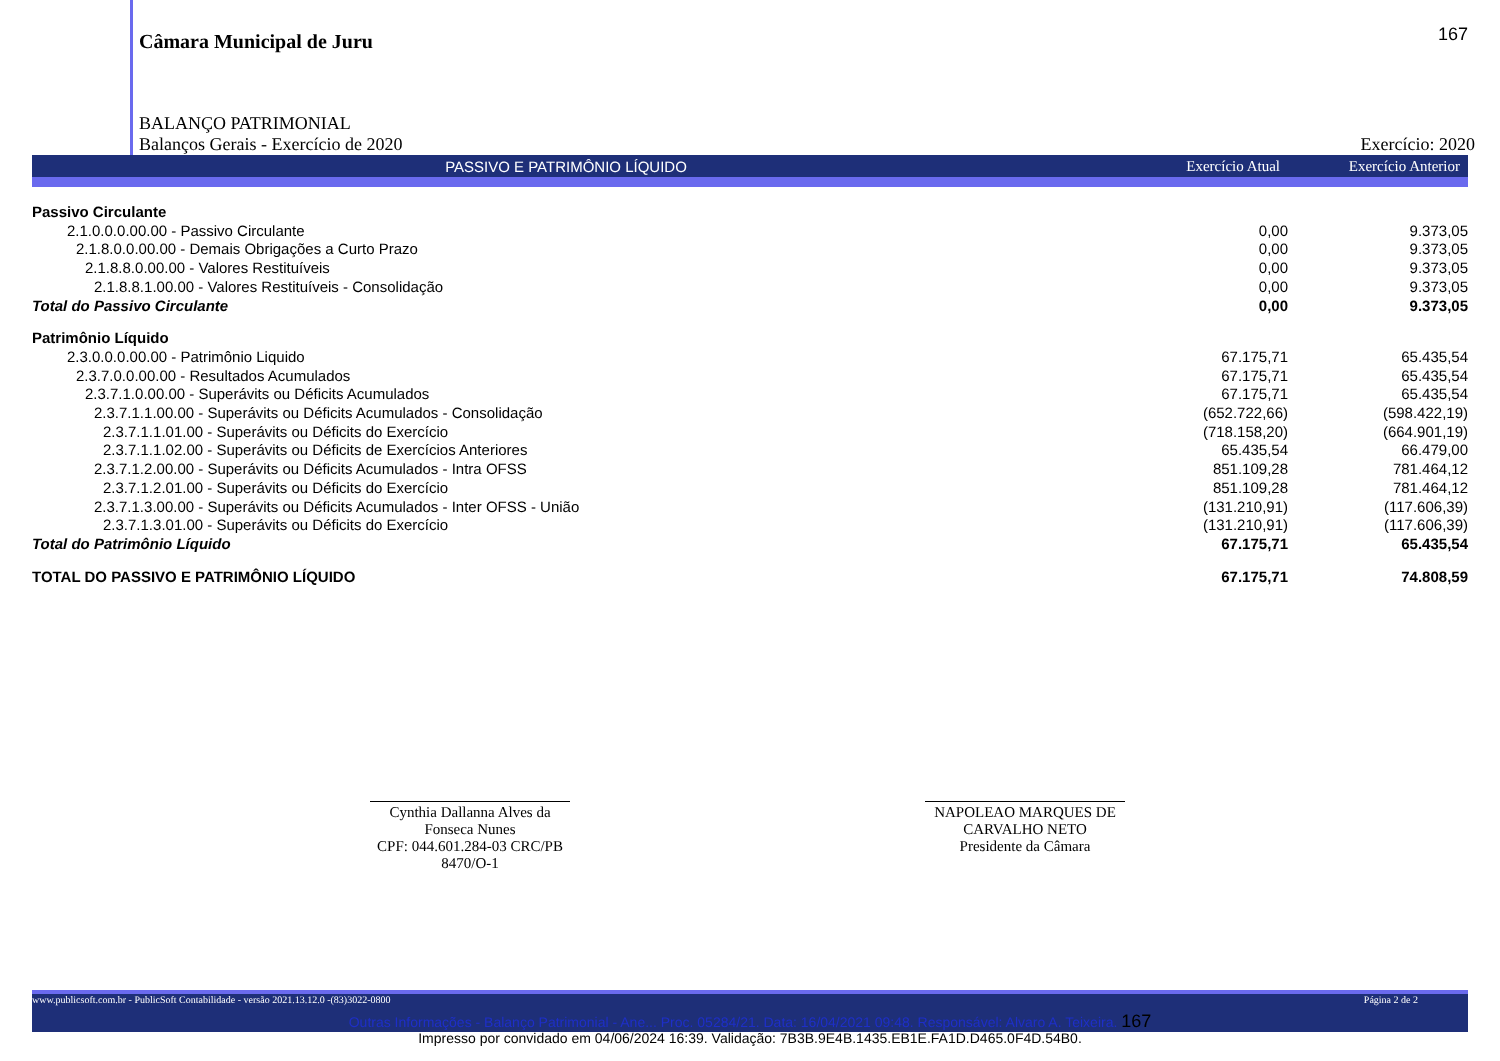167
Câmara Municipal de Juru
BALANÇO PATRIMONIAL
Balanços Gerais - Exercício de 2020 Exercício: 2020
PASSIVO E PATRIMÔNIO LÍQUIDO Exercício Atual Exercício Anterior
| Passivo Circulante | | |
| 2.1.0.0.0.00.00 - Passivo Circulante | 0,00 | 9.373,05 |
| 2.1.8.0.0.00.00 - Demais Obrigações a Curto Prazo | 0,00 | 9.373,05 |
| 2.1.8.8.0.00.00 - Valores Restituíveis | 0,00 | 9.373,05 |
| 2.1.8.8.1.00.00 - Valores Restituíveis - Consolidação | 0,00 | 9.373,05 |
| Total do Passivo Circulante | 0,00 | 9.373,05 |
| Patrimônio Líquido | | |
| 2.3.0.0.0.00.00 - Patrimônio Liquido | 67.175,71 | 65.435,54 |
| 2.3.7.0.0.00.00 - Resultados Acumulados | 67.175,71 | 65.435,54 |
| 2.3.7.1.0.00.00 - Superávits ou Déficits Acumulados | 67.175,71 | 65.435,54 |
| 2.3.7.1.1.00.00 - Superávits ou Déficits Acumulados - Consolidação | (652.722,66) | (598.422,19) |
| 2.3.7.1.1.01.00 - Superávits ou Déficits do Exercício | (718.158,20) | (664.901,19) |
| 2.3.7.1.1.02.00 - Superávits ou Déficits de Exercícios Anteriores | 65.435,54 | 66.479,00 |
| 2.3.7.1.2.00.00 - Superávits ou Déficits Acumulados - Intra OFSS | 851.109,28 | 781.464,12 |
| 2.3.7.1.2.01.00 - Superávits ou Déficits do Exercício | 851.109,28 | 781.464,12 |
| 2.3.7.1.3.00.00 - Superávits ou Déficits Acumulados - Inter OFSS - União | (131.210,91) | (117.606,39) |
| 2.3.7.1.3.01.00 - Superávits ou Déficits do Exercício | (131.210,91) | (117.606,39) |
| Total do Patrimônio Líquido | 67.175,71 | 65.435,54 |
| TOTAL DO PASSIVO E PATRIMÔNIO LÍQUIDO | 67.175,71 | 74.808,59 |
Cynthia Dallanna Alves da Fonseca Nunes
CPF: 044.601.284-03 CRC/PB 8470/O-1
NAPOLEAO MARQUES DE CARVALHO NETO
Presidente da Câmara
www.publicsoft.com.br - PublicSoft Contabilidade - versão 2021.13.12.0 -(83)3022-0800 Página 2 de 2
Outras Informações - Balanço Patrimonial - Ane... Proc. 05284/21. Data: 16/04/2021 09:48. Responsável: Alvaro A. Teixeira. 167
Impresso por convidado em 04/06/2024 16:39. Validação: 7B3B.9E4B.1435.EB1E.FA1D.D465.0F4D.54B0.